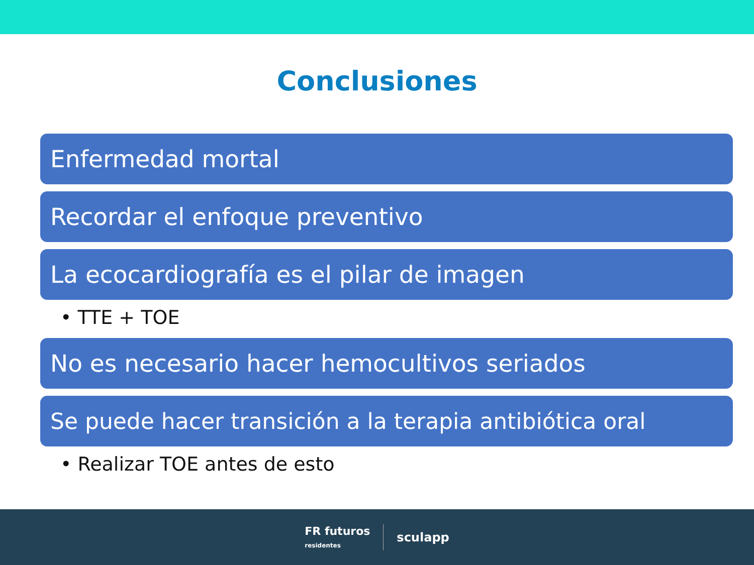Conclusiones
Enfermedad mortal
Recordar el enfoque preventivo
La ecocardiografía es el pilar de imagen
• TTE + TOE
No es necesario hacer hemocultivos seriados
Se puede hacer transición a la terapia antibiótica oral
• Realizar TOE antes de esto
FR futuros
residentes
sculapp